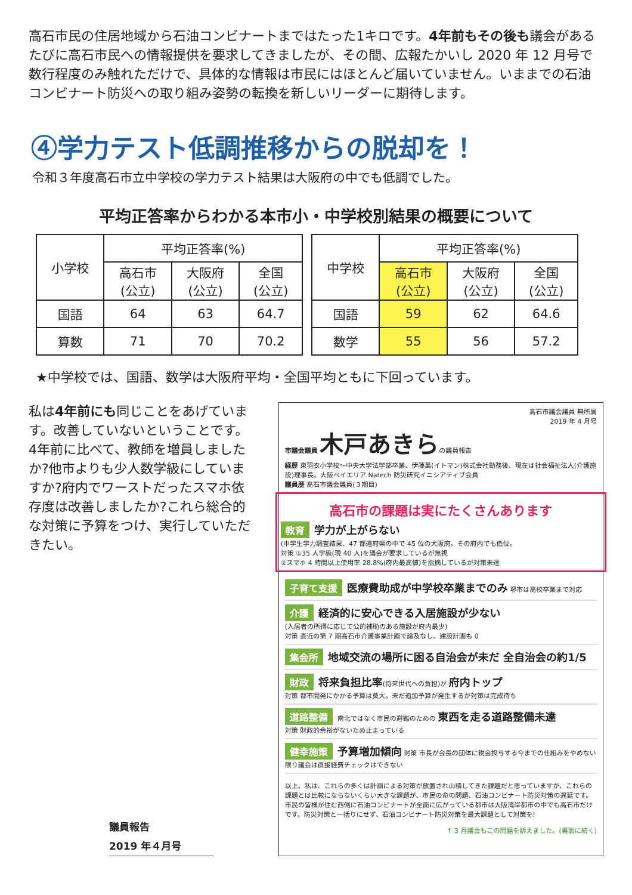高石市民の住居地域から石油コンビナートまではたった1キロです。4年前もその後も議会があるたびに高石市民への情報提供を要求してきましたが、その間、広報たかいし 2020 年 12 月号で数行程度のみ触れただけで、具体的な情報は市民にはほとんど届いていません。いままでの石油コンビナート防災への取り組み姿勢の転換を新しいリーダーに期待します。
④学力テスト低調推移からの脱却を！
令和３年度高石市立中学校の学力テスト結果は大阪府の中でも低調でした。
平均正答率からわかる本市小・中学校別結果の概要について
| 小学校 | 平均正答率(%) | | |
| --- | --- | --- | --- |
| | 高石市 (公立) | 大阪府 (公立) | 全国 (公立) |
| 国語 | 64 | 63 | 64.7 |
| 算数 | 71 | 70 | 70.2 |
| 中学校 | 平均正答率(%) | | |
| --- | --- | --- | --- |
| | 高石市 (公立) | 大阪府 (公立) | 全国 (公立) |
| 国語 | 59 | 62 | 64.6 |
| 数学 | 55 | 56 | 57.2 |
★中学校では、国語、数学は大阪府平均・全国平均ともに下回っています。
私は4年前にも同じことをあげています。改善していないということです。
4年前に比べて、教師を増員しましたか?他市よりも少人数学級にしていますか?府内でワーストだったスマホ依存度は改善しましたか?これら総合的な対策に予算をつけ、実行していただきたい。
議員報告
2019 年４月号
高石市議会議員 無所属
2019 年 4 月号
市議会議員 木戸あきらの議員報告
経歴 東羽衣小学校〜中央大学法学部卒業、伊藤萬(イトマン)株式会社勤務後、現在は社会福祉法人(介護施設)理事長。大阪ベイエリア Natech 防災研究イニシアティブ会員
議員歴 高石市議会議員(３期目)
高石市の課題は実にたくさんあります
教育 学力が上がらない
(中学生学力調査結果、47 都道府県の中で 45 位の大阪府。その府内でも低位。
対策 ①35 人学級(現 40 人)を議会が要求しているが無視
②スマホ 4 時間以上使用率 28.8%(府内最高値)を指摘しているが対策未達
子育て支援 医療費助成が中学校卒業までのみ 堺市は高校卒業まで対応
介護 経済的に安心できる入居施設が少ない
(入居者の所得に応じて公的補助のある施設が府内最少)
対策 直近の第 7 期高石市介護事業計画で論及なし、建設計画も 0
集会所 地域交流の場所に困る自治会が未だ 全自治会の約1/5
財政 将来負担比率(将来世代への負担)が 府内トップ
対策 都市開発にかかる予算は莫大。未だ追加予算が発生するが対策は完成待ち
道路整備 南北ではなく市民の避難のための 東西を走る道路整備未達
対策 財政的余裕がないため止まっている
健幸施策 予算増加傾向 対策 市長が会長の団体に税金投与する今までの仕組みをやめない限り議会は直接経費チェックはできない
以上、私は、これらの多くは計画による対策が放置され山積してきた課題だと思っていますが、これらの課題とは比較にならないくらい大きな課題が、市民の命の問題、石油コンビナート防災対策の遅延です。市民の皆様が住む西側に石油コンビナートが全面に広がっている都市は大阪湾岸都市の中でも高石市だけです。防災対策と一括りにせず、石油コンビナート防災対策を最大課題として対策を!
↑ 3 月議会もこの問題を訴えました。(裏面に続く)